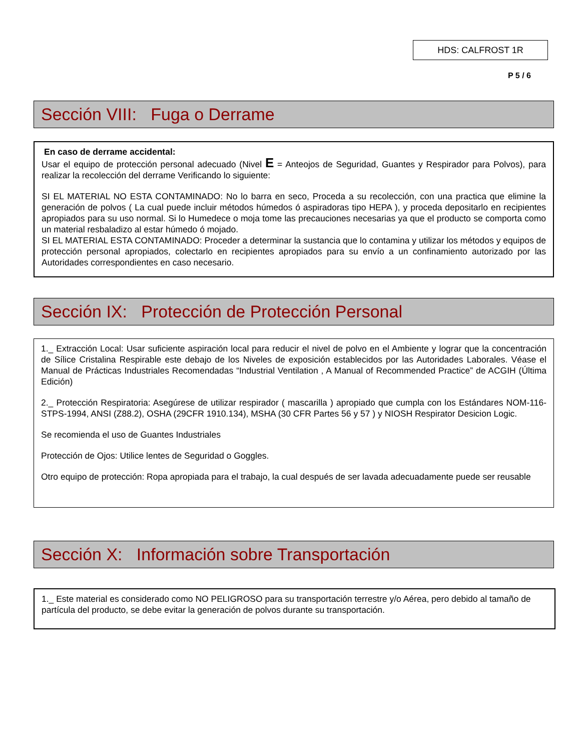HDS: CALFROST 1R
P 5 / 6
Sección VIII: Fuga o Derrame
En caso de derrame accidental:
Usar el equipo de protección personal adecuado (Nivel E = Anteojos de Seguridad, Guantes y Respirador para Polvos), para realizar la recolección del derrame Verificando lo siguiente:
SI EL MATERIAL NO ESTA CONTAMINADO: No lo barra en seco, Proceda a su recolección, con una practica que elimine la generación de polvos ( La cual puede incluir métodos húmedos ó aspiradoras tipo HEPA ), y proceda depositarlo en recipientes apropiados para su uso normal. Si lo Humedece o moja tome las precauciones necesarias ya que el producto se comporta como un material resbaladizo al estar húmedo ó mojado.
SI EL MATERIAL ESTA CONTAMINADO: Proceder a determinar la sustancia que lo contamina y utilizar los métodos y equipos de protección personal apropiados, colectarlo en recipientes apropiados para su envío a un confinamiento autorizado por las Autoridades correspondientes en caso necesario.
Sección IX: Protección de Protección Personal
1._ Extracción Local: Usar suficiente aspiración local para reducir el nivel de polvo en el Ambiente y lograr que la concentración de Sílice Cristalina Respirable este debajo de los Niveles de exposición establecidos por las Autoridades Laborales. Véase el Manual de Prácticas Industriales Recomendadas “Industrial Ventilation , A Manual of Recommended Practice” de ACGIH (Última Edición)
2._ Protección Respiratoria: Asegúrese de utilizar respirador ( mascarilla ) apropiado que cumpla con los Estándares NOM-116-STPS-1994, ANSI (Z88.2), OSHA (29CFR 1910.134), MSHA (30 CFR Partes 56 y 57 ) y NIOSH Respirator Desicion Logic.
Se recomienda el uso de Guantes Industriales
Protección de Ojos: Utilice lentes de Seguridad o Goggles.
Otro equipo de protección: Ropa apropiada para el trabajo, la cual después de ser lavada adecuadamente puede ser reusable
Sección X: Información sobre Transportación
1._ Este material es considerado como NO PELIGROSO para su transportación terrestre y/o Aérea, pero debido al tamaño de partícula del producto, se debe evitar la generación de polvos durante su transportación.